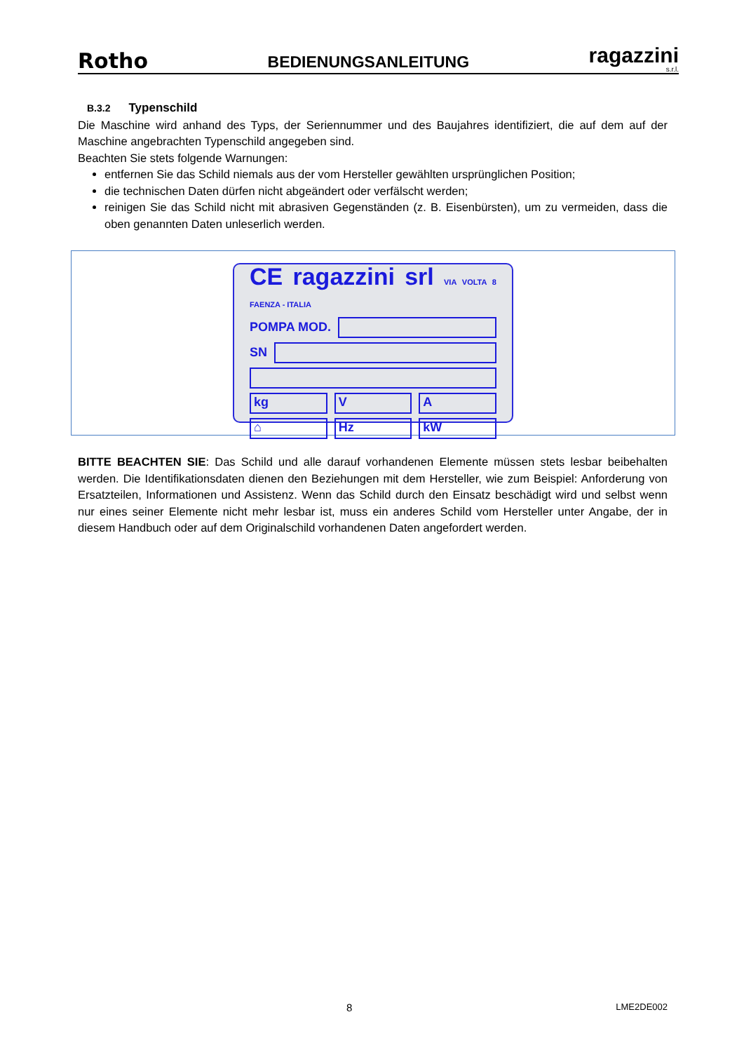Rotho
BEDIENUNGSANLEITUNG
ragazzini
s.r.l.
B.3.2 Typenschild
Die Maschine wird anhand des Typs, der Seriennummer und des Baujahres identifiziert, die auf dem auf der Maschine angebrachten Typenschild angegeben sind.
Beachten Sie stets folgende Warnungen:
entfernen Sie das Schild niemals aus der vom Hersteller gewählten ursprünglichen Position;
die technischen Daten dürfen nicht abgeändert oder verfälscht werden;
reinigen Sie das Schild nicht mit abrasiven Gegenständen (z. B. Eisenbürsten), um zu vermeiden, dass die oben genannten Daten unleserlich werden.
CE ragazzini srl VIA VOLTA 8 FAENZA - ITALIA
POMPA MOD.
SN
kg V A
⌂ Hz kW
BITTE BEACHTEN SIE: Das Schild und alle darauf vorhandenen Elemente müssen stets lesbar beibehalten werden. Die Identifikationsdaten dienen den Beziehungen mit dem Hersteller, wie zum Beispiel: Anforderung von Ersatzteilen, Informationen und Assistenz. Wenn das Schild durch den Einsatz beschädigt wird und selbst wenn nur eines seiner Elemente nicht mehr lesbar ist, muss ein anderes Schild vom Hersteller unter Angabe, der in diesem Handbuch oder auf dem Originalschild vorhandenen Daten angefordert werden.
8 LME2DE002